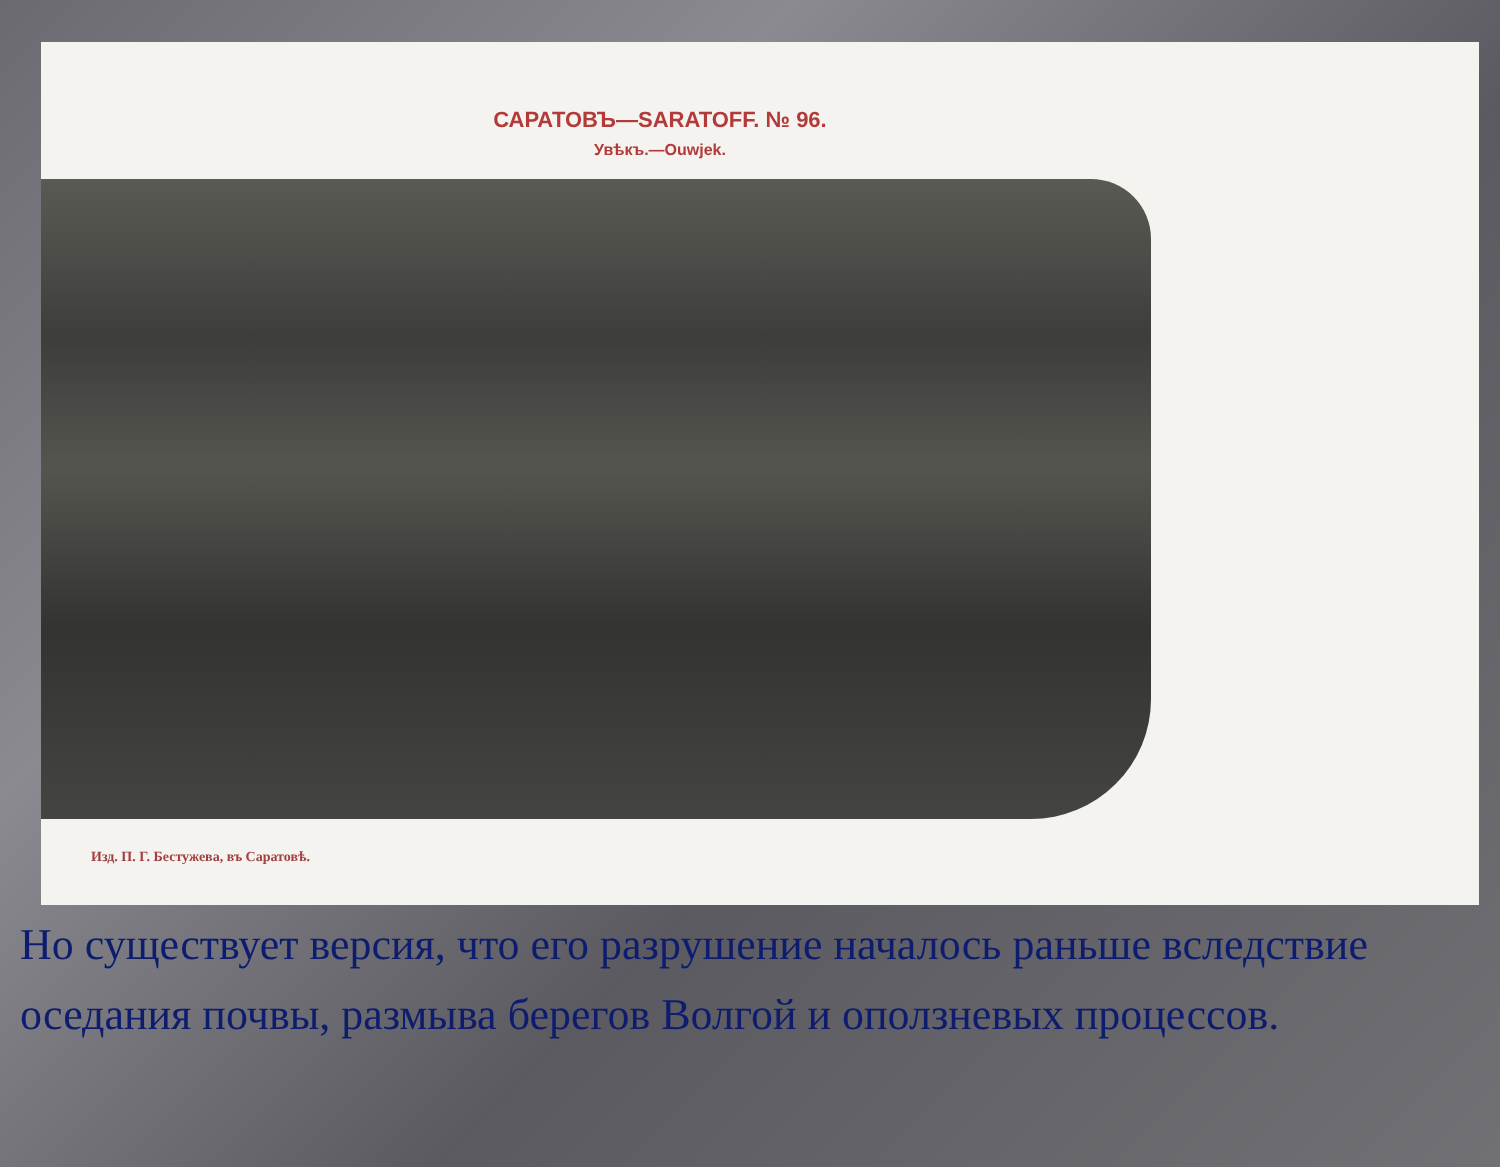САРАТОВЪ—SARATOFF. № 96.
Увѣкъ.—Ouwjek.
Изд. П. Г. Бестужева, въ Саратовѣ.
Но существует версия, что его разрушение началось раньше вследствие оседания почвы, размыва берегов Волгой и оползневых процессов.